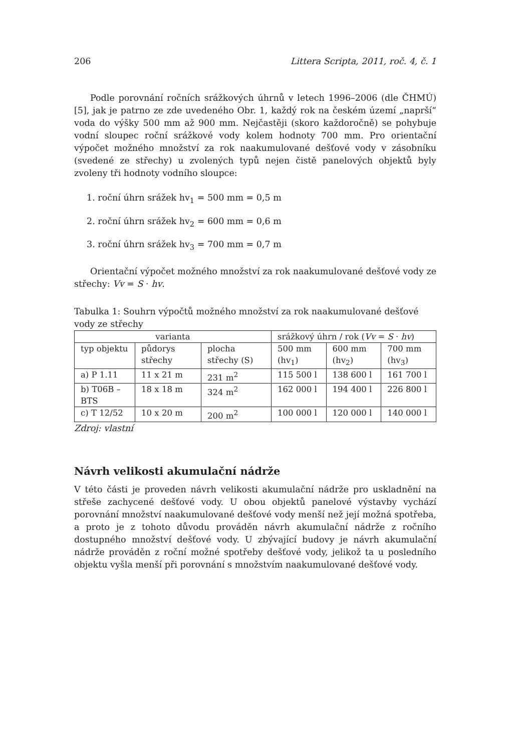206 Littera Scripta, 2011, roč. 4, č. 1
Podle porovnání ročních srážkových úhrnů v letech 1996–2006 (dle ČHMÚ) [5], jak je patrno ze zde uvedeného Obr. 1, každý rok na českém území „naprší“ voda do výšky 500 mm až 900 mm. Nejčastěji (skoro každoročně) se pohybuje vodní sloupec roční srážkové vody kolem hodnoty 700 mm. Pro orientační výpočet možného množství za rok naakumulované dešťové vody v zásobníku (svedené ze střechy) u zvolených typů nejen čistě panelových objektů byly zvoleny tři hodnoty vodního sloupce:
1. roční úhrn srážek hv<sub>1</sub> = 500 mm = 0,5 m
2. roční úhrn srážek hv<sub>2</sub> = 600 mm = 0,6 m
3. roční úhrn srážek hv<sub>3</sub> = 700 mm = 0,7 m
Orientační výpočet možného množství za rok naakumulované dešťové vody ze střechy: Vv = S · hv.
Tabulka 1: Souhrn výpočtů možného množství za rok naakumulované dešťové vody ze střechy
| varianta | | | srážkový úhrn / rok ( Vv = S · hv ) | | |
| --- | --- | --- | --- | --- | --- |
| typ objektu | půdorys střechy | plocha střechy (S) | 500 mm (hv<sub>1</sub>) | 600 mm (hv<sub>2</sub>) | 700 mm (hv<sub>3</sub>) |
| a) P 1.11 | 11 x 21 m | 231 m<sup>2</sup> | 115 500 l | 138 600 l | 161 700 l |
| b) T06B – BTS | 18 x 18 m | 324 m<sup>2</sup> | 162 000 l | 194 400 l | 226 800 l |
| c) T 12/52 | 10 x 20 m | 200 m<sup>2</sup> | 100 000 l | 120 000 l | 140 000 l |
Zdroj: vlastní
Návrh velikosti akumulační nádrže
V této části je proveden návrh velikosti akumulační nádrže pro uskladnění na střeše zachycené dešťové vody. U obou objektů panelové výstavby vychází porovnání množství naakumulované dešťové vody menší než její možná spotřeba, a proto je z tohoto důvodu prováděn návrh akumulační nádrže z ročního dostupného množství dešťové vody. U zbývající budovy je návrh akumulační nádrže prováděn z roční možné spotřeby dešťové vody, jelikož ta u posledního objektu vyšla menší při porovnání s množstvím naakumulované dešťové vody.